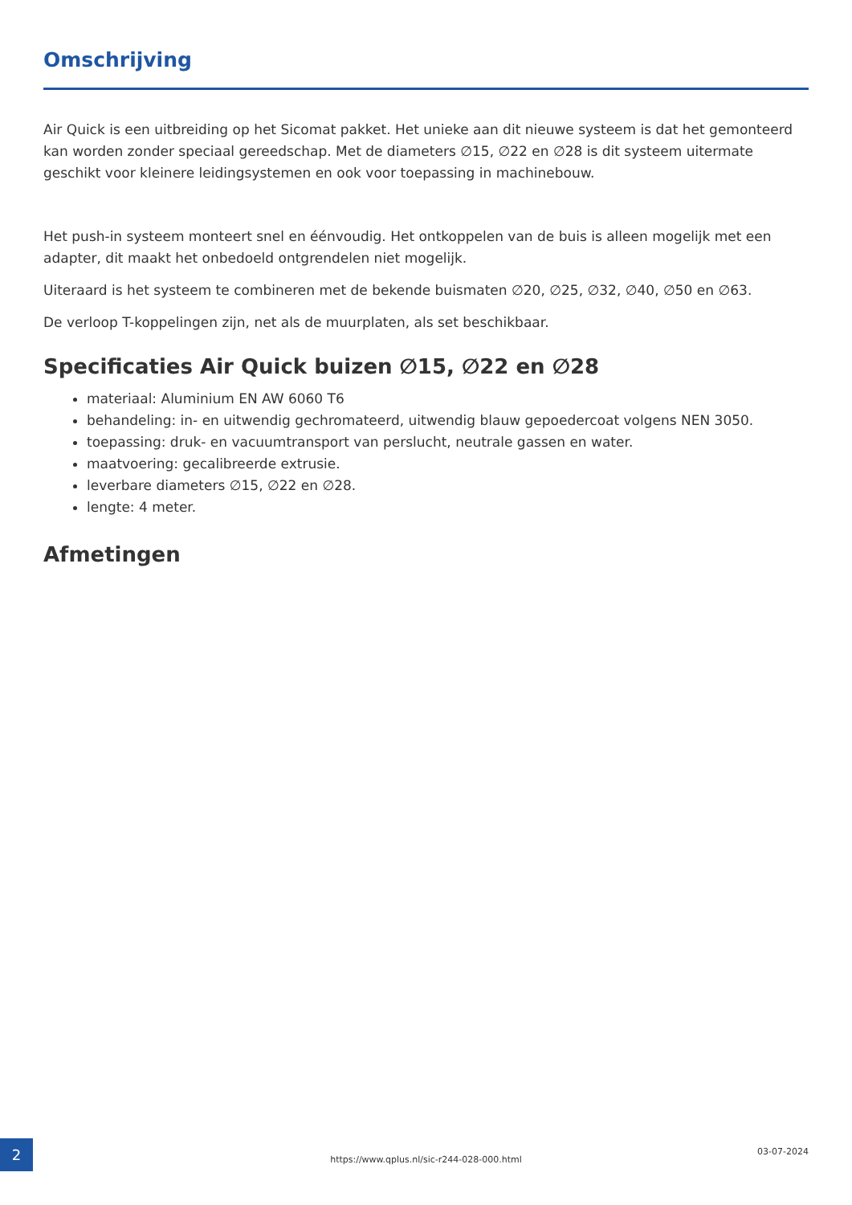Omschrijving
Air Quick is een uitbreiding op het Sicomat pakket. Het unieke aan dit nieuwe systeem is dat het gemonteerd kan worden zonder speciaal gereedschap. Met de diameters ∅15, ∅22 en ∅28 is dit systeem uitermate geschikt voor kleinere leidingsystemen en ook voor toepassing in machinebouw.
Het push-in systeem monteert snel en éénvoudig. Het ontkoppelen van de buis is alleen mogelijk met een adapter, dit maakt het onbedoeld ontgrendelen niet mogelijk.
Uiteraard is het systeem te combineren met de bekende buismaten ∅20, ∅25, ∅32, ∅40, ∅50 en ∅63.
De verloop T-koppelingen zijn, net als de muurplaten, als set beschikbaar.
Specificaties Air Quick buizen ∅15, ∅22 en ∅28
materiaal: Aluminium EN AW 6060 T6
behandeling: in- en uitwendig gechromateerd, uitwendig blauw gepoedercoat volgens NEN 3050.
toepassing: druk- en vacuumtransport van perslucht, neutrale gassen en water.
maatvoering: gecalibreerde extrusie.
leverbare diameters ∅15, ∅22 en ∅28.
lengte: 4 meter.
Afmetingen
2
https://www.qplus.nl/sic-r244-028-000.html
03-07-2024